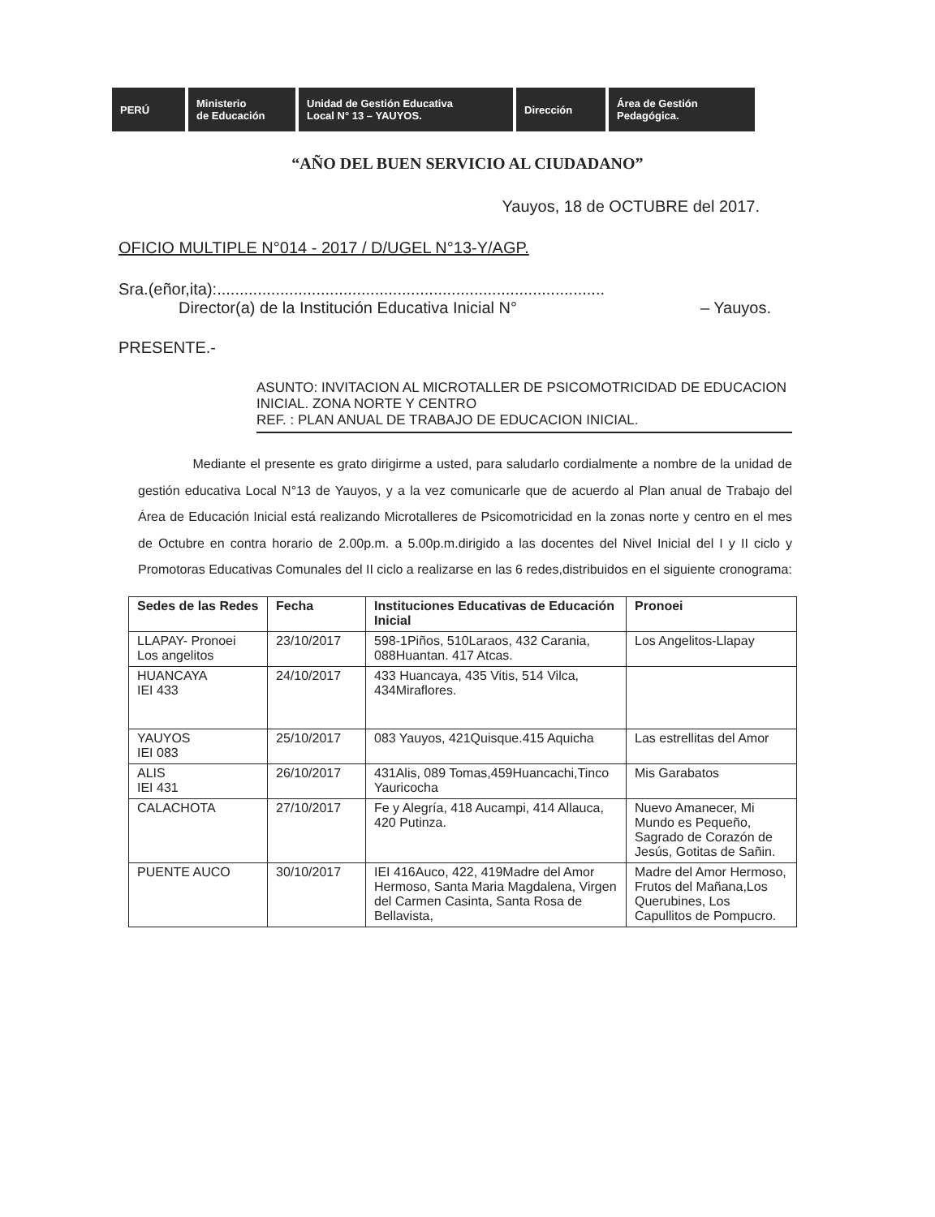PERÚ Ministerio
de Educación
Unidad de Gestión Educativa
Local N° 13 – YAUYOS.
Dirección Área de Gestión Pedagógica.
“AÑO DEL BUEN SERVICIO AL CIUDADANO”
Yauyos, 18 de OCTUBRE del 2017.
OFICIO MULTIPLE N°014 - 2017 / D/UGEL N°13-Y/AGP.
Sra.(eñor,ita):......................................................................................
Director(a) de la Institución Educativa Inicial N° – Yauyos.
PRESENTE.-
ASUNTO: INVITACION AL MICROTALLER DE PSICOMOTRICIDAD DE EDUCACION INICIAL. ZONA NORTE Y CENTRO
REF. : PLAN ANUAL DE TRABAJO DE EDUCACION INICIAL.
Mediante el presente es grato dirigirme a usted, para saludarlo cordialmente a nombre de la unidad de gestión educativa Local N°13 de Yauyos, y a la vez comunicarle que de acuerdo al Plan anual de Trabajo del Área de Educación Inicial está realizando Microtalleres de Psicomotricidad en la zonas norte y centro en el mes de Octubre en contra horario de 2.00p.m. a 5.00p.m.dirigido a las docentes del Nivel Inicial del I y II ciclo y Promotoras Educativas Comunales del II ciclo a realizarse en las 6 redes,distribuidos en el siguiente cronograma:
| Sedes de las Redes | Fecha | Instituciones Educativas de Educación Inicial | Pronoei |
| --- | --- | --- | --- |
| LLAPAY- Pronoei Los angelitos | 23/10/2017 | 598-1Piños, 510Laraos, 432 Carania, 088Huantan. 417 Atcas. | Los Angelitos-Llapay |
| HUANCAYA IEI 433 | 24/10/2017 | 433 Huancaya, 435 Vitis, 514 Vilca, 434Miraflores. | |
| YAUYOS IEI 083 | 25/10/2017 | 083 Yauyos, 421Quisque.415 Aquicha | Las estrellitas del Amor |
| ALIS IEI 431 | 26/10/2017 | 431Alis, 089 Tomas,459Huancachi,Tinco Yauricocha | Mis Garabatos |
| CALACHOTA | 27/10/2017 | Fe y Alegría, 418 Aucampi, 414 Allauca, 420 Putinza. | Nuevo Amanecer, Mi Mundo es Pequeño, Sagrado de Corazón de Jesús, Gotitas de Sañin. |
| PUENTE AUCO | 30/10/2017 | IEI 416Auco, 422, 419Madre del Amor Hermoso, Santa Maria Magdalena, Virgen del Carmen Casinta, Santa Rosa de Bellavista, | Madre del Amor Hermoso, Frutos del Mañana,Los Querubines, Los Capullitos de Pompucro. |